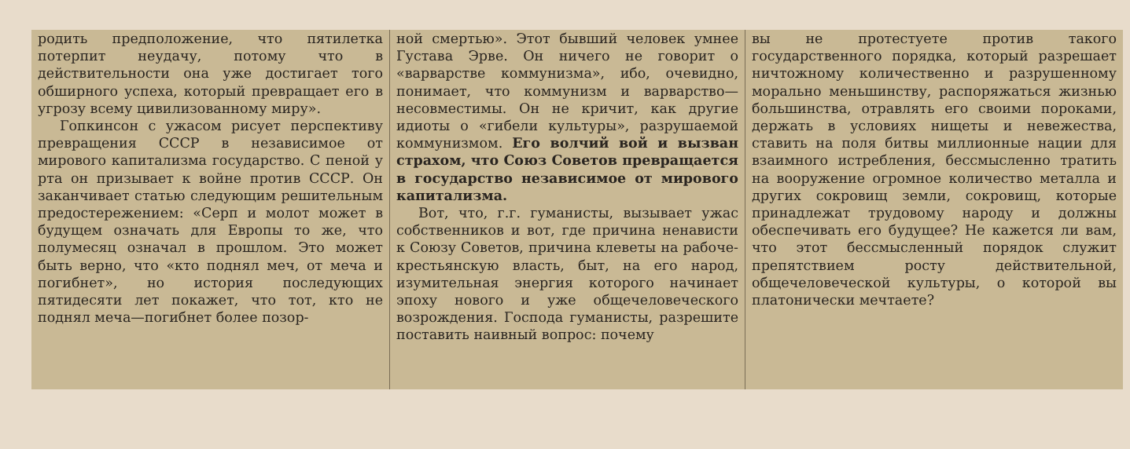родить предположение, что пятилетка потерпит неудачу, потому что в действительности она уже достигает того обширного успеха, который превращает его в угрозу всему цивилизованному миру».
Гопкинсон с ужасом рисует перспективу превращения СССР в независимое от мирового капитализма государство. С пеной у рта он призывает к войне против СССР. Он заканчивает статью следующим решительным предостережением: «Серп и молот может в будущем означать для Европы то же, что полумесяц означал в прошлом. Это может быть верно, что «кто поднял меч, от меча и погибнет», но история последующих пятидесяти лет покажет, что тот, кто не поднял меча—погибнет более позор-
ной смертью». Этот бывший человек умнее Густава Эрве. Он ничего не говорит о «варварстве коммунизма», ибо, очевидно, понимает, что коммунизм и варварство—несовместимы. Он не кричит, как другие идиоты о «гибели культуры», разрушаемой коммунизмом. Его волчий вой и вызван страхом, что Союз Советов превращается в государство независимое от мирового капитализма.
Вот, что, г.г. гуманисты, вызывает ужас собственников и вот, где причина ненависти к Союзу Советов, причина клеветы на рабоче-крестьянскую власть, быт, на его народ, изумительная энергия которого начинает эпоху нового и уже общечеловеческого возрождения. Господа гуманисты, разрешите поставить наивный вопрос: почему
вы не протестуете против такого государственного порядка, который разрешает ничтожному количественно и разрушенному морально меньшинству, распоряжаться жизнью большинства, отравлять его своими пороками, держать в условиях нищеты и невежества, ставить на поля битвы миллионные нации для взаимного истребления, бессмысленно тратить на вооружение огромное количество металла и других сокровищ земли, сокровищ, которые принадлежат трудовому народу и должны обеспечивать его будущее? Не кажется ли вам, что этот бессмысленный порядок служит препятствием росту действительной, общечеловеческой культуры, о которой вы платонически мечтаете?